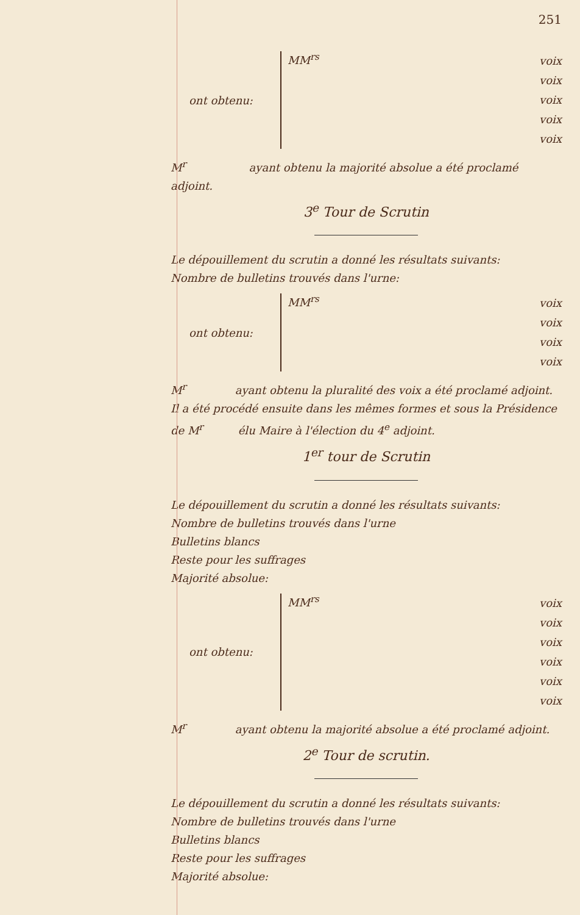251
ont obtenu: MM<sup>rs</sup>
voix
voix
voix
voix
voix
M<sup>r</sup> ayant obtenu la majorité absolue a été proclamé adjoint.
3<sup>e</sup> Tour de Scrutin
Le dépouillement du scrutin a donné les résultats suivants:
Nombre de bulletins trouvés dans l'urne:
ont obtenu: MM<sup>rs</sup>
voix
voix
voix
voix
M<sup>r</sup> ayant obtenu la pluralité des voix a été proclamé adjoint.
Il a été procédé ensuite dans les mêmes formes et sous la Présidence de M<sup>r</sup> élu Maire à l'élection du 4<sup>e</sup> adjoint.
1<sup>er</sup> tour de Scrutin
Le dépouillement du scrutin a donné les résultats suivants:
Nombre de bulletins trouvés dans l'urne
Bulletins blancs
Reste pour les suffrages
Majorité absolue:
ont obtenu: MM<sup>rs</sup>
voix
voix
voix
voix
voix
voix
M<sup>r</sup> ayant obtenu la majorité absolue a été proclamé adjoint.
2<sup>e</sup> Tour de scrutin.
Le dépouillement du scrutin a donné les résultats suivants:
Nombre de bulletins trouvés dans l'urne
Bulletins blancs
Reste pour les suffrages
Majorité absolue: